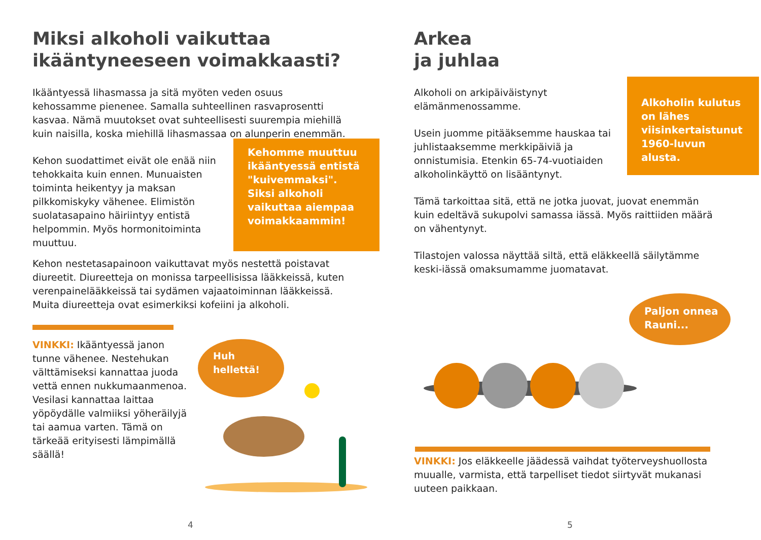Miksi alkoholi vaikuttaa
ikääntyneeseen voimakkaasti?
Ikääntyessä lihasmassa ja sitä myöten veden osuus kehossamme pienenee. Samalla suhteellinen rasvaprosentti kasvaa. Nämä muutokset ovat suhteellisesti suurempia miehillä kuin naisilla, koska miehillä lihasmassaa on alunperin enemmän.
Kehon suodattimet eivät ole enää niin tehokkaita kuin ennen. Munuaisten toiminta heikentyy ja maksan pilkkomiskyky vähenee. Elimistön suolatasapaino häiriintyy entistä helpommin. Myös hormonitoiminta muuttuu.
Kehomme muuttuu ikääntyessä entistä "kuivemmaksi". Siksi alkoholi vaikuttaa aiempaa voimakkaammin!
Kehon nestetasapainoon vaikuttavat myös nestettä poistavat diureetit. Diureetteja on monissa tarpeellisissa lääkkeissä, kuten verenpainelääkkeissä tai sydämen vajaatoiminnan lääkkeissä. Muita diureetteja ovat esimerkiksi kofeiini ja alkoholi.
VINKKI: Ikääntyessä janon tunne vähenee. Nestehukan välttämiseksi kannattaa juoda vettä ennen nukkumaanmenoa. Vesilasi kannattaa laittaa yöpöydälle valmiiksi yöheräilyjä tai aamua varten. Tämä on tärkeää erityisesti lämpimällä säällä!
Huh
hellettä!
4
Arkea
ja juhlaa
Alkoholi on arkipäiväistynyt elämänmenossamme.
Usein juomme pitääksemme hauskaa tai juhlistaaksemme merkkipäiviä ja onnistumisia. Etenkin 65-74-vuotiaiden alkoholinkäyttö on lisääntynyt.
Alkoholin kulutus on lähes viisinkertaistunut 1960-luvun alusta.
Tämä tarkoittaa sitä, että ne jotka juovat, juovat enemmän kuin edeltävä sukupolvi samassa iässä. Myös raittiiden määrä on vähentynyt.
Tilastojen valossa näyttää siltä, että eläkkeellä säilytämme keski-iässä omaksumamme juomatavat.
Paljon onnea
Rauni...
VINKKI: Jos eläkkeelle jäädessä vaihdat työterveyshuollosta muualle, varmista, että tarpelliset tiedot siirtyvät mukanasi uuteen paikkaan.
5